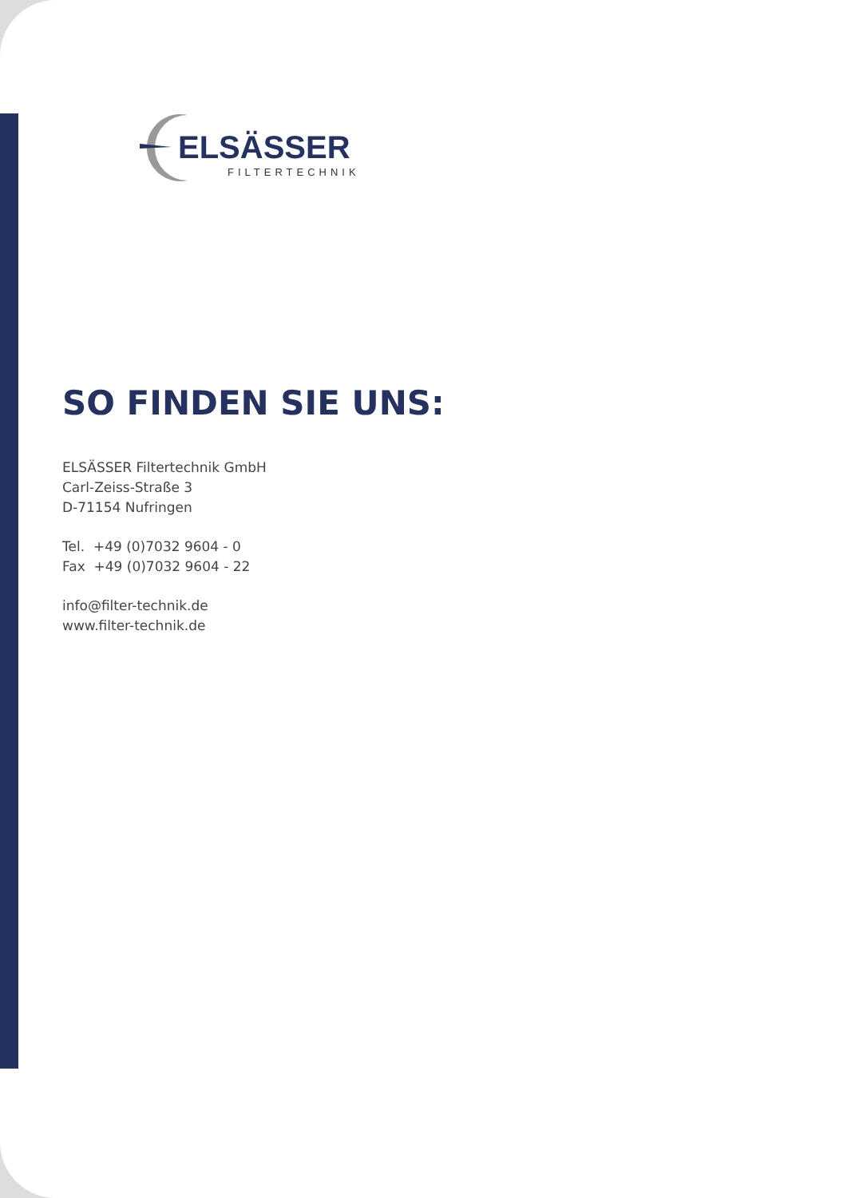ELSÄSSER
FILTERTECHNIK
SO FINDEN SIE UNS:
ELSÄSSER Filtertechnik GmbH
Carl-Zeiss-Straße 3
D-71154 Nufringen
Tel. +49 (0)7032 9604 - 0
Fax +49 (0)7032 9604 - 22
info@filter-technik.de
www.filter-technik.de